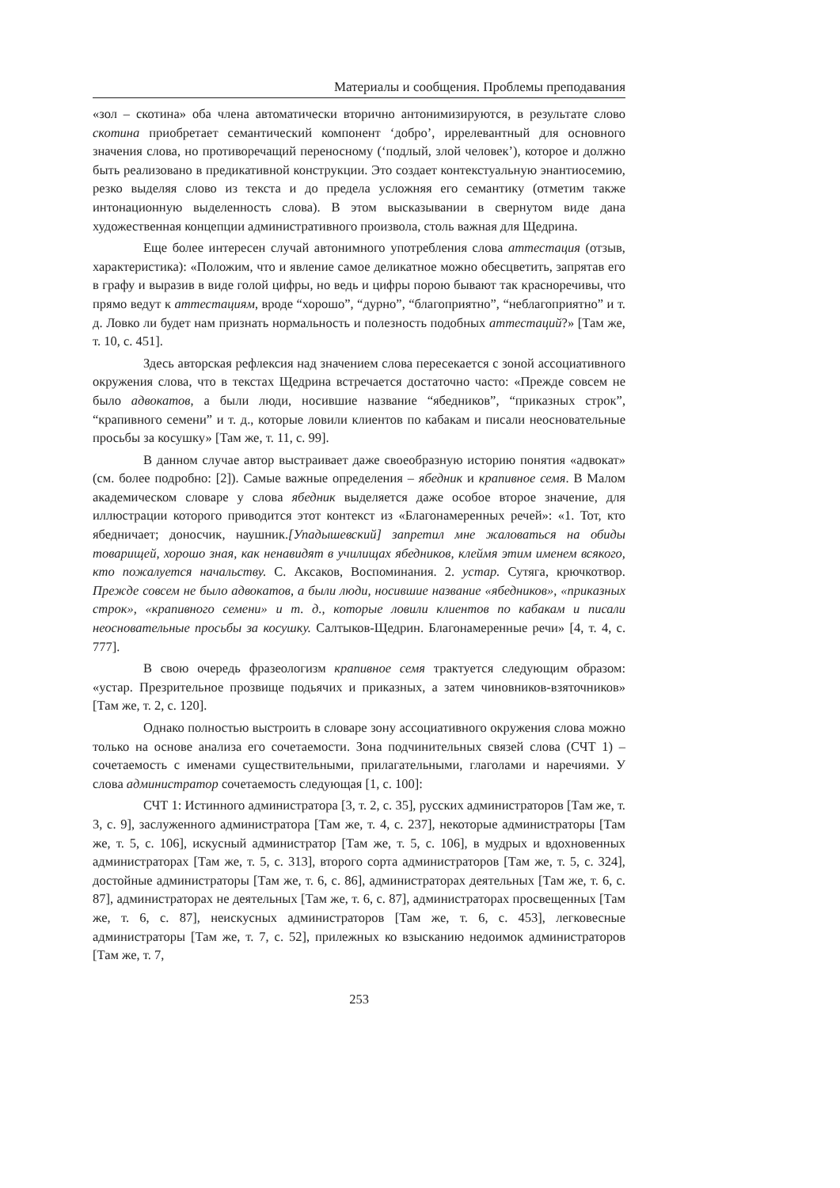Материалы и сообщения. Проблемы преподавания
«зол – скотина» оба члена автоматически вторично антонимизируются, в результате слово скотина приобретает семантический компонент ‘добро’, иррелевантный для основного значения слова, но противоречащий переносному (‘подлый, злой человек’), которое и должно быть реализовано в предикативной конструкции. Это создает контекстуальную энантиосемию, резко выделяя слово из текста и до предела усложняя его семантику (отметим также интонационную выделенность слова). В этом высказывании в свернутом виде дана художественная концепции административного произвола, столь важная для Щедрина.
Еще более интересен случай автонимного употребления слова аттестация (отзыв, характеристика): «Положим, что и явление самое деликатное можно обесцветить, запрятав его в графу и выразив в виде голой цифры, но ведь и цифры порою бывают так красноречивы, что прямо ведут к аттестациям, вроде “хорошо”, “дурно”, “благоприятно”, “неблагоприятно” и т. д. Ловко ли будет нам признать нормальность и полезность подобных аттестаций?» [Там же, т. 10, с. 451].
Здесь авторская рефлексия над значением слова пересекается с зоной ассоциативного окружения слова, что в текстах Щедрина встречается достаточно часто: «Прежде совсем не было адвокатов, а были люди, носившие название “ябедников”, “приказных строк”, “крапивного семени” и т. д., которые ловили клиентов по кабакам и писали неосновательные просьбы за косушку» [Там же, т. 11, с. 99].
В данном случае автор выстраивает даже своеобразную историю понятия «адвокат» (см. более подробно: [2]). Самые важные определения – ябедник и крапивное семя. В Малом академическом словаре у слова ябедник выделяется даже особое второе значение, для иллюстрации которого приводится этот контекст из «Благонамеренных речей»: «1. Тот, кто ябедничает; доносчик, наушник.[Упадышевский] запретил мне жаловаться на обиды товарищей, хорошо зная, как ненавидят в училищах ябедников, клеймя этим именем всякого, кто пожалуется начальству. С. Аксаков, Воспоминания. 2. устар. Сутяга, крючкотвор. Прежде совсем не было адвокатов, а были люди, носившие название «ябедников», «приказных строк», «крапивного семени» и т. д., которые ловили клиентов по кабакам и писали неосновательные просьбы за косушку. Салтыков-Щедрин. Благонамеренные речи» [4, т. 4, с. 777].
В свою очередь фразеологизм крапивное семя трактуется следующим образом: «устар. Презрительное прозвище подьячих и приказных, а затем чиновников-взяточников» [Там же, т. 2, с. 120].
Однако полностью выстроить в словаре зону ассоциативного окружения слова можно только на основе анализа его сочетаемости. Зона подчинительных связей слова (СЧТ 1) – сочетаемость с именами существительными, прилагательными, глаголами и наречиями. У слова администратор сочетаемость следующая [1, с. 100]:
СЧТ 1: Истинного администратора [3, т. 2, с. 35], русских администраторов [Там же, т. 3, с. 9], заслуженного администратора [Там же, т. 4, с. 237], некоторые администраторы [Там же, т. 5, с. 106], искусный администратор [Там же, т. 5, с. 106], в мудрых и вдохновенных администраторах [Там же, т. 5, с. 313], второго сорта администраторов [Там же, т. 5, с. 324], достойные администраторы [Там же, т. 6, с. 86], администраторах деятельных [Там же, т. 6, с. 87], администраторах не деятельных [Там же, т. 6, с. 87], администраторах просвещенных [Там же, т. 6, с. 87], неискусных администраторов [Там же, т. 6, с. 453], легковесные администраторы [Там же, т. 7, с. 52], прилежных ко взысканию недоимок администраторов [Там же, т. 7,
253